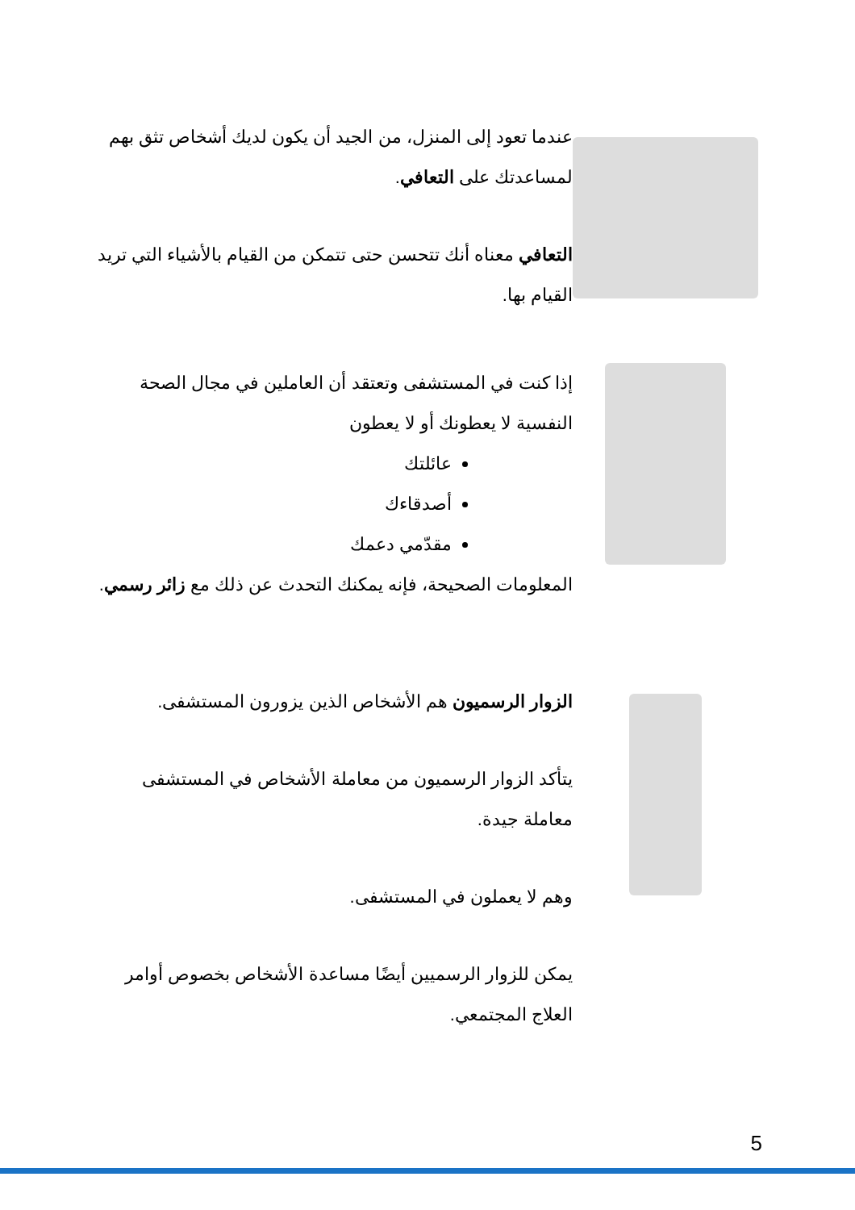عندما تعود إلى المنزل، من الجيد أن يكون لديك أشخاص تثق بهم لمساعدتك على التعافي.
التعافي معناه أنك تتحسن حتى تتمكن من القيام بالأشياء التي تريد القيام بها.
إذا كنت في المستشفى وتعتقد أن العاملين في مجال الصحة النفسية لا يعطونك أو لا يعطون
عائلتك
أصدقاءك
مقدّمي دعمك
المعلومات الصحيحة، فإنه يمكنك التحدث عن ذلك مع زائر رسمي.
الزوار الرسميون هم الأشخاص الذين يزورون المستشفى.
يتأكد الزوار الرسميون من معاملة الأشخاص في المستشفى معاملة جيدة.
وهم لا يعملون في المستشفى.
يمكن للزوار الرسميين أيضًا مساعدة الأشخاص بخصوص أوامر العلاج المجتمعي.
5